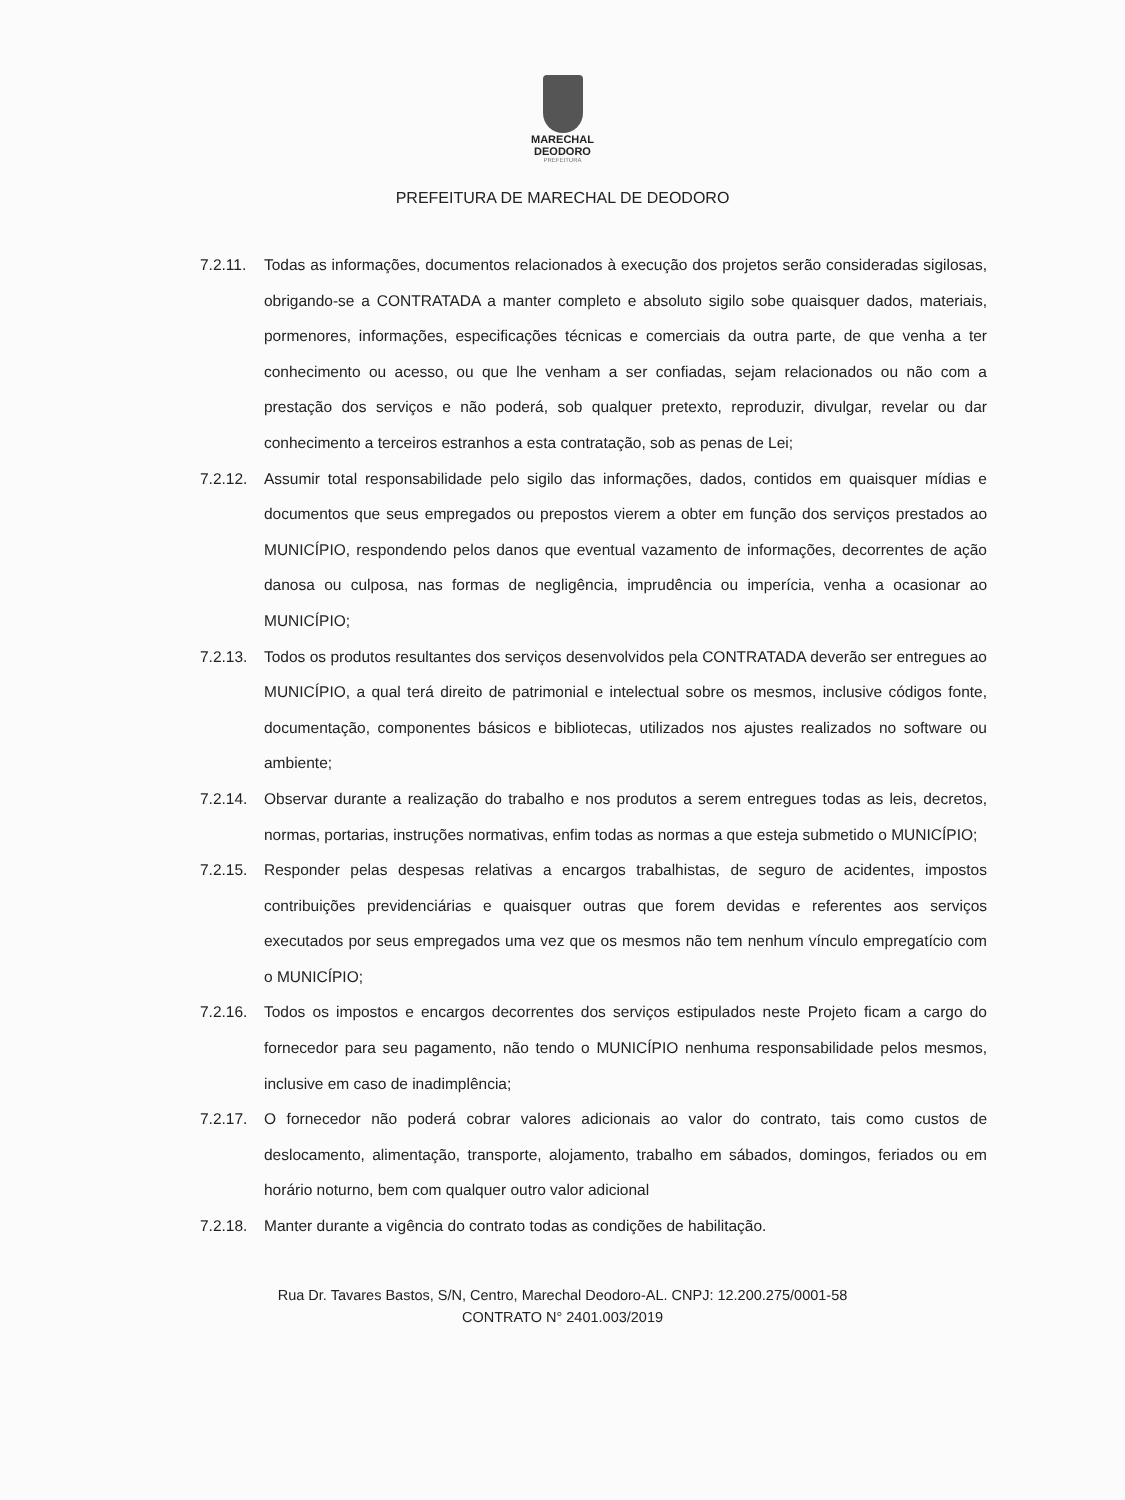MARECHAL
DEODORO
PREFEITURA
PREFEITURA DE MARECHAL DE DEODORO
7.2.11.
Todas as informações, documentos relacionados à execução dos projetos serão consideradas sigilosas, obrigando-se a CONTRATADA a manter completo e absoluto sigilo sobe quaisquer dados, materiais, pormenores, informações, especificações técnicas e comerciais da outra parte, de que venha a ter conhecimento ou acesso, ou que lhe venham a ser confiadas, sejam relacionados ou não com a prestação dos serviços e não poderá, sob qualquer pretexto, reproduzir, divulgar, revelar ou dar conhecimento a terceiros estranhos a esta contratação, sob as penas de Lei;
7.2.12.
Assumir total responsabilidade pelo sigilo das informações, dados, contidos em quaisquer mídias e documentos que seus empregados ou prepostos vierem a obter em função dos serviços prestados ao MUNICÍPIO, respondendo pelos danos que eventual vazamento de informações, decorrentes de ação danosa ou culposa, nas formas de negligência, imprudência ou imperícia, venha a ocasionar ao MUNICÍPIO;
7.2.13.
Todos os produtos resultantes dos serviços desenvolvidos pela CONTRATADA deverão ser entregues ao MUNICÍPIO, a qual terá direito de patrimonial e intelectual sobre os mesmos, inclusive códigos fonte, documentação, componentes básicos e bibliotecas, utilizados nos ajustes realizados no software ou ambiente;
7.2.14.
Observar durante a realização do trabalho e nos produtos a serem entregues todas as leis, decretos, normas, portarias, instruções normativas, enfim todas as normas a que esteja submetido o MUNICÍPIO;
7.2.15.
Responder pelas despesas relativas a encargos trabalhistas, de seguro de acidentes, impostos contribuições previdenciárias e quaisquer outras que forem devidas e referentes aos serviços executados por seus empregados uma vez que os mesmos não tem nenhum vínculo empregatício com o MUNICÍPIO;
7.2.16.
Todos os impostos e encargos decorrentes dos serviços estipulados neste Projeto ficam a cargo do fornecedor para seu pagamento, não tendo o MUNICÍPIO nenhuma responsabilidade pelos mesmos, inclusive em caso de inadimplência;
7.2.17.
O fornecedor não poderá cobrar valores adicionais ao valor do contrato, tais como custos de deslocamento, alimentação, transporte, alojamento, trabalho em sábados, domingos, feriados ou em horário noturno, bem com qualquer outro valor adicional
7.2.18.
Manter durante a vigência do contrato todas as condições de habilitação.
Rua Dr. Tavares Bastos, S/N, Centro, Marechal Deodoro-AL. CNPJ: 12.200.275/0001-58
CONTRATO N° 2401.003/2019